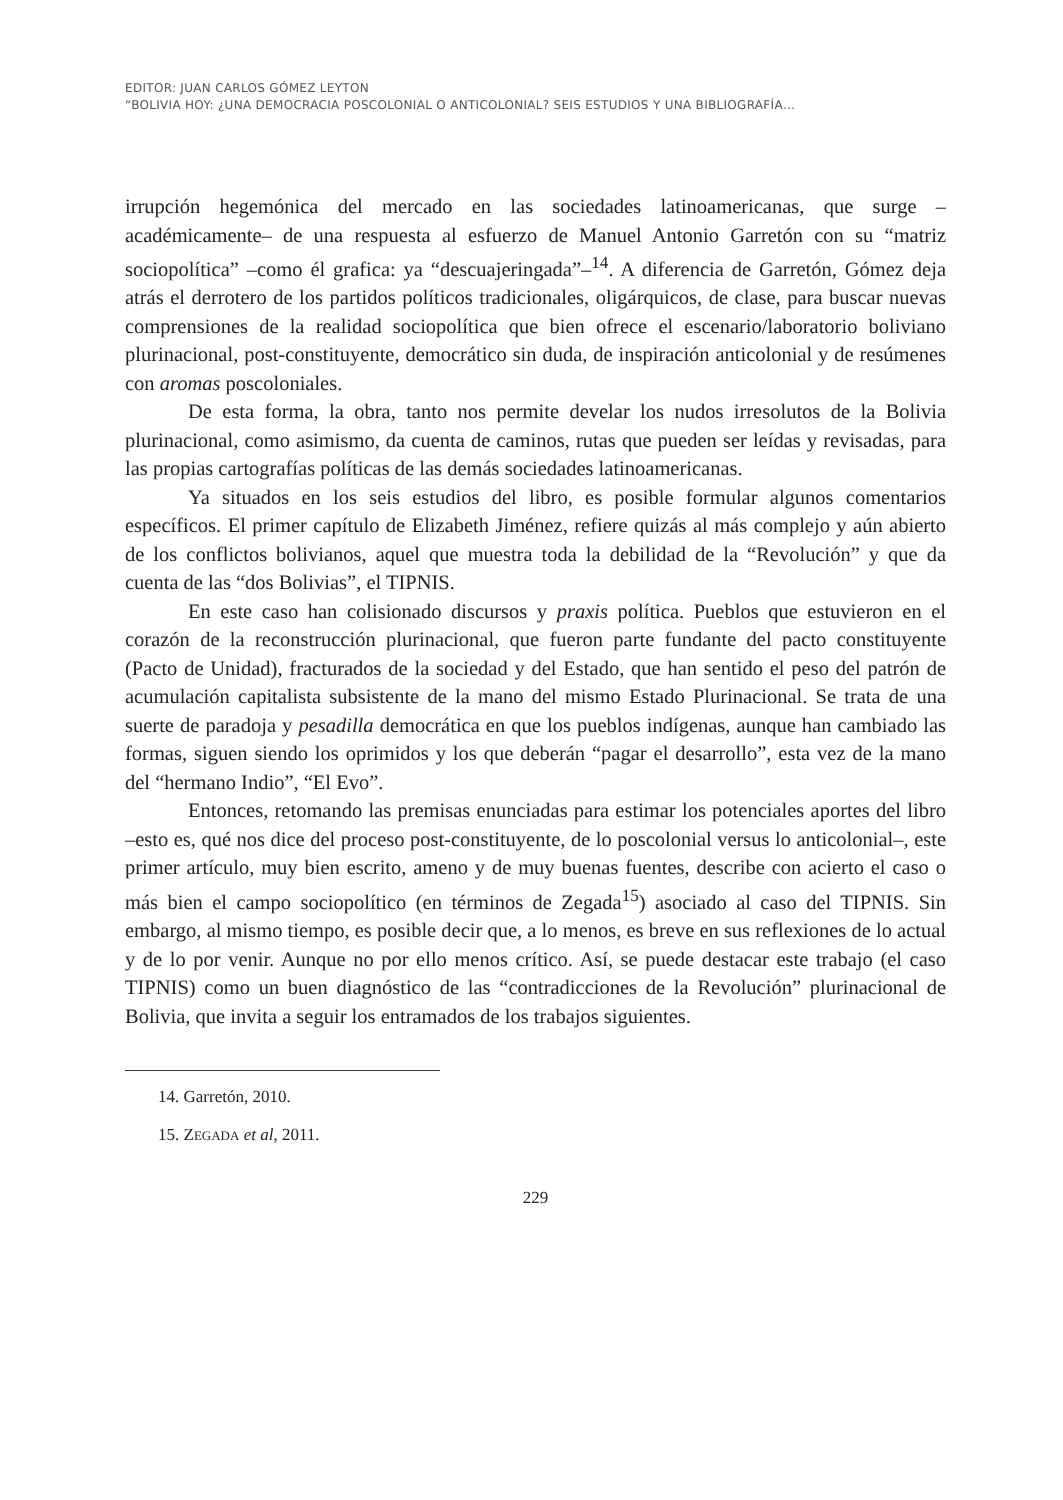EDITOR: JUAN CARLOS GÓMEZ LEYTON
“BOLIVIA HOY: ¿UNA DEMOCRACIA POSCOLONIAL O ANTICOLONIAL? SEIS ESTUDIOS Y UNA BIBLIOGRAFÍA…
irrupción hegemónica del mercado en las sociedades latinoamericanas, que surge –académicamente– de una respuesta al esfuerzo de Manuel Antonio Garretón con su “matriz sociopolítica” –como él grafica: ya “descuajeringada”–<sup>14</sup>. A diferencia de Garretón, Gómez deja atrás el derrotero de los partidos políticos tradicionales, oligárquicos, de clase, para buscar nuevas comprensiones de la realidad sociopolítica que bien ofrece el escenario/laboratorio boliviano plurinacional, post-constituyente, democrático sin duda, de inspiración anticolonial y de resúmenes con aromas poscoloniales.
De esta forma, la obra, tanto nos permite develar los nudos irresolutos de la Bolivia plurinacional, como asimismo, da cuenta de caminos, rutas que pueden ser leídas y revisadas, para las propias cartografías políticas de las demás sociedades latinoamericanas.
Ya situados en los seis estudios del libro, es posible formular algunos comentarios específicos. El primer capítulo de Elizabeth Jiménez, refiere quizás al más complejo y aún abierto de los conflictos bolivianos, aquel que muestra toda la debilidad de la “Revolución” y que da cuenta de las “dos Bolivias”, el TIPNIS.
En este caso han colisionado discursos y praxis política. Pueblos que estuvieron en el corazón de la reconstrucción plurinacional, que fueron parte fundante del pacto constituyente (Pacto de Unidad), fracturados de la sociedad y del Estado, que han sentido el peso del patrón de acumulación capitalista subsistente de la mano del mismo Estado Plurinacional. Se trata de una suerte de paradoja y pesadilla democrática en que los pueblos indígenas, aunque han cambiado las formas, siguen siendo los oprimidos y los que deberán “pagar el desarrollo”, esta vez de la mano del “hermano Indio”, “El Evo”.
Entonces, retomando las premisas enunciadas para estimar los potenciales aportes del libro –esto es, qué nos dice del proceso post-constituyente, de lo poscolonial versus lo anticolonial–, este primer artículo, muy bien escrito, ameno y de muy buenas fuentes, describe con acierto el caso o más bien el campo sociopolítico (en términos de Zegada<sup>15</sup>) asociado al caso del TIPNIS. Sin embargo, al mismo tiempo, es posible decir que, a lo menos, es breve en sus reflexiones de lo actual y de lo por venir. Aunque no por ello menos crítico. Así, se puede destacar este trabajo (el caso TIPNIS) como un buen diagnóstico de las “contradicciones de la Revolución” plurinacional de Bolivia, que invita a seguir los entramados de los trabajos siguientes.
14. Garretón, 2010.
15. ZEGADA et al, 2011.
229